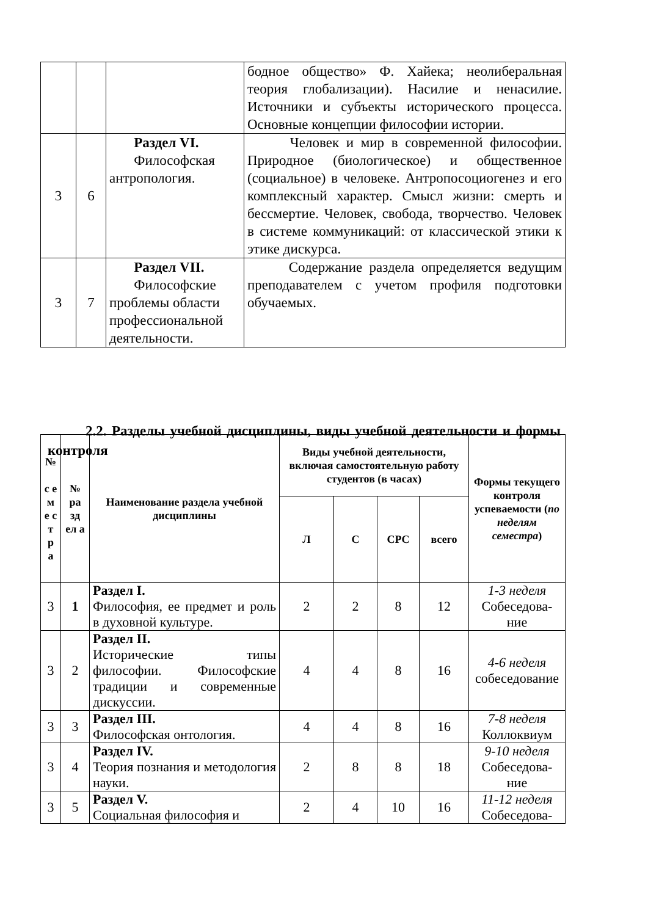| | | | бодное общество» Ф. Хайека; неолиберальная теория глобализации). Насилие и ненасилие. Источники и субъекты исторического процесса. Основные концепции философии истории. |
| 3 | 6 | Раздел VI. Философская антропология. | Человек и мир в современной философии. Природное (биологическое) и общественное (социальное) в человеке. Антропосоциогенез и его комплексный характер. Смысл жизни: смерть и бессмертие. Человек, свобода, творчество. Человек в системе коммуникаций: от классической этики к этике дискурса. |
| 3 | 7 | Раздел VII. Философские проблемы области профессиональной деятельности. | Содержание раздела определяется ведущим преподавателем с учетом профиля подготовки обучаемых. |
2.2. Разделы учебной дисциплины, виды учебной деятельности и формы контроля
| № с е м е с т р а | № ра зд ел а | Наименование раздела учебной дисциплины | Виды учебной деятельности, включая самостоятельную работу студентов (в часах) | | | | Формы текущего контроля успеваемости ( по неделям семестра ) |
| --- | --- | --- | --- | --- | --- | --- | --- |
| | | | Л | С | СРС | всего | |
| 3 | 1 | Раздел I. Философия, ее предмет и роль в духовной культуре. | 2 | 2 | 8 | 12 | 1-3 неделя Собеседова- ние |
| 3 | 2 | Раздел II. Исторические типы философии. Философские традиции и современные дискуссии. | 4 | 4 | 8 | 16 | 4-6 неделя собеседование |
| 3 | 3 | Раздел III. Философская онтология. | 4 | 4 | 8 | 16 | 7-8 неделя Коллоквиум |
| 3 | 4 | Раздел IV. Теория познания и методология науки. | 2 | 8 | 8 | 18 | 9-10 неделя Собеседова- ние |
| 3 | 5 | Раздел V. Социальная философия и | 2 | 4 | 10 | 16 | 11-12 неделя Собеседова- |